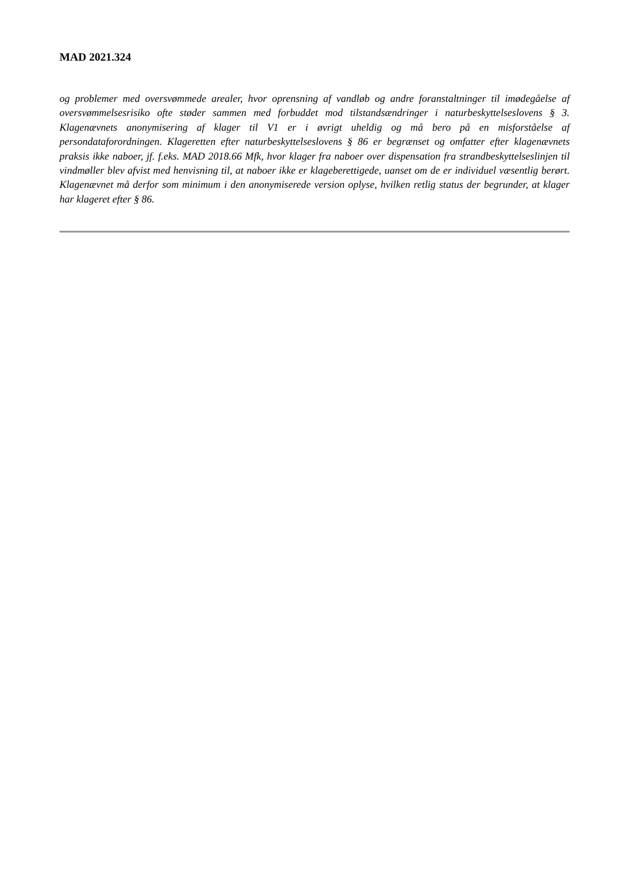MAD 2021.324
og problemer med oversvømmede arealer, hvor oprensning af vandløb og andre foranstaltninger til imødegåelse af oversvømmelsesrisiko ofte støder sammen med forbuddet mod tilstandsændringer i naturbeskyttelseslovens § 3. Klagenævnets anonymisering af klager til V1 er i øvrigt uheldig og må bero på en misforståelse af persondataforordningen. Klageretten efter naturbeskyttelseslovens § 86 er begrænset og omfatter efter klagenævnets praksis ikke naboer, jf. f.eks. MAD 2018.66 Mfk, hvor klager fra naboer over dispensation fra strandbeskyttelseslinjen til vindmøller blev afvist med henvisning til, at naboer ikke er klageberettigede, uanset om de er individuel væsentlig berørt. Klagenævnet må derfor som minimum i den anonymiserede version oplyse, hvilken retlig status der begrunder, at klager har klageret efter § 86.